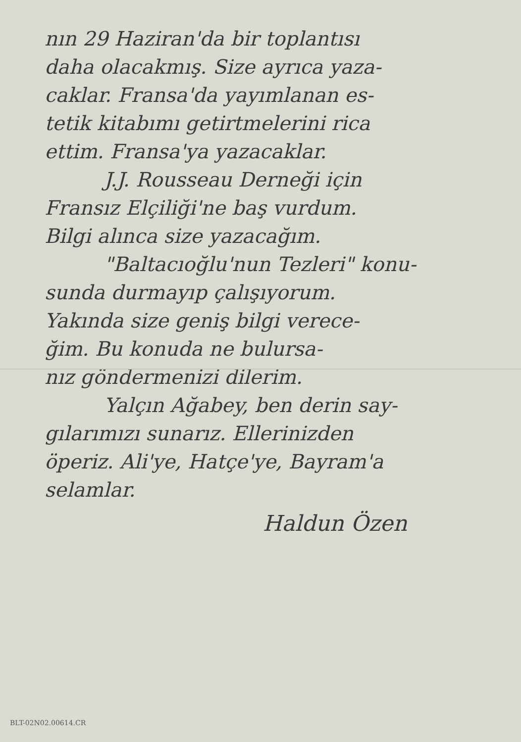nın 29 Haziran'da bir toplantısı
daha olacakmış. Size ayrıca yaza-
caklar. Fransa'da yayımlanan es-
tetik kitabımı getirtmelerini rica
ettim. Fransa'ya yazacaklar.
J.J. Rousseau Derneği için
Fransız Elçiliği'ne baş vurdum.
Bilgi alınca size yazacağım.
"Baltacıoğlu'nun Tezleri" konu-
sunda durmayıp çalışıyorum.
Yakında size geniş bilgi verece-
ğim. Bu konuda ne bulursa-
nız göndermenizi dilerim.
Yalçın Ağabey, ben derin say-
gılarımızı sunarız. Ellerinizden
öperiz. Ali'ye, Hatçe'ye, Bayram'a
selamlar.
Haldun Özen
BLT-02N02.00614.CR